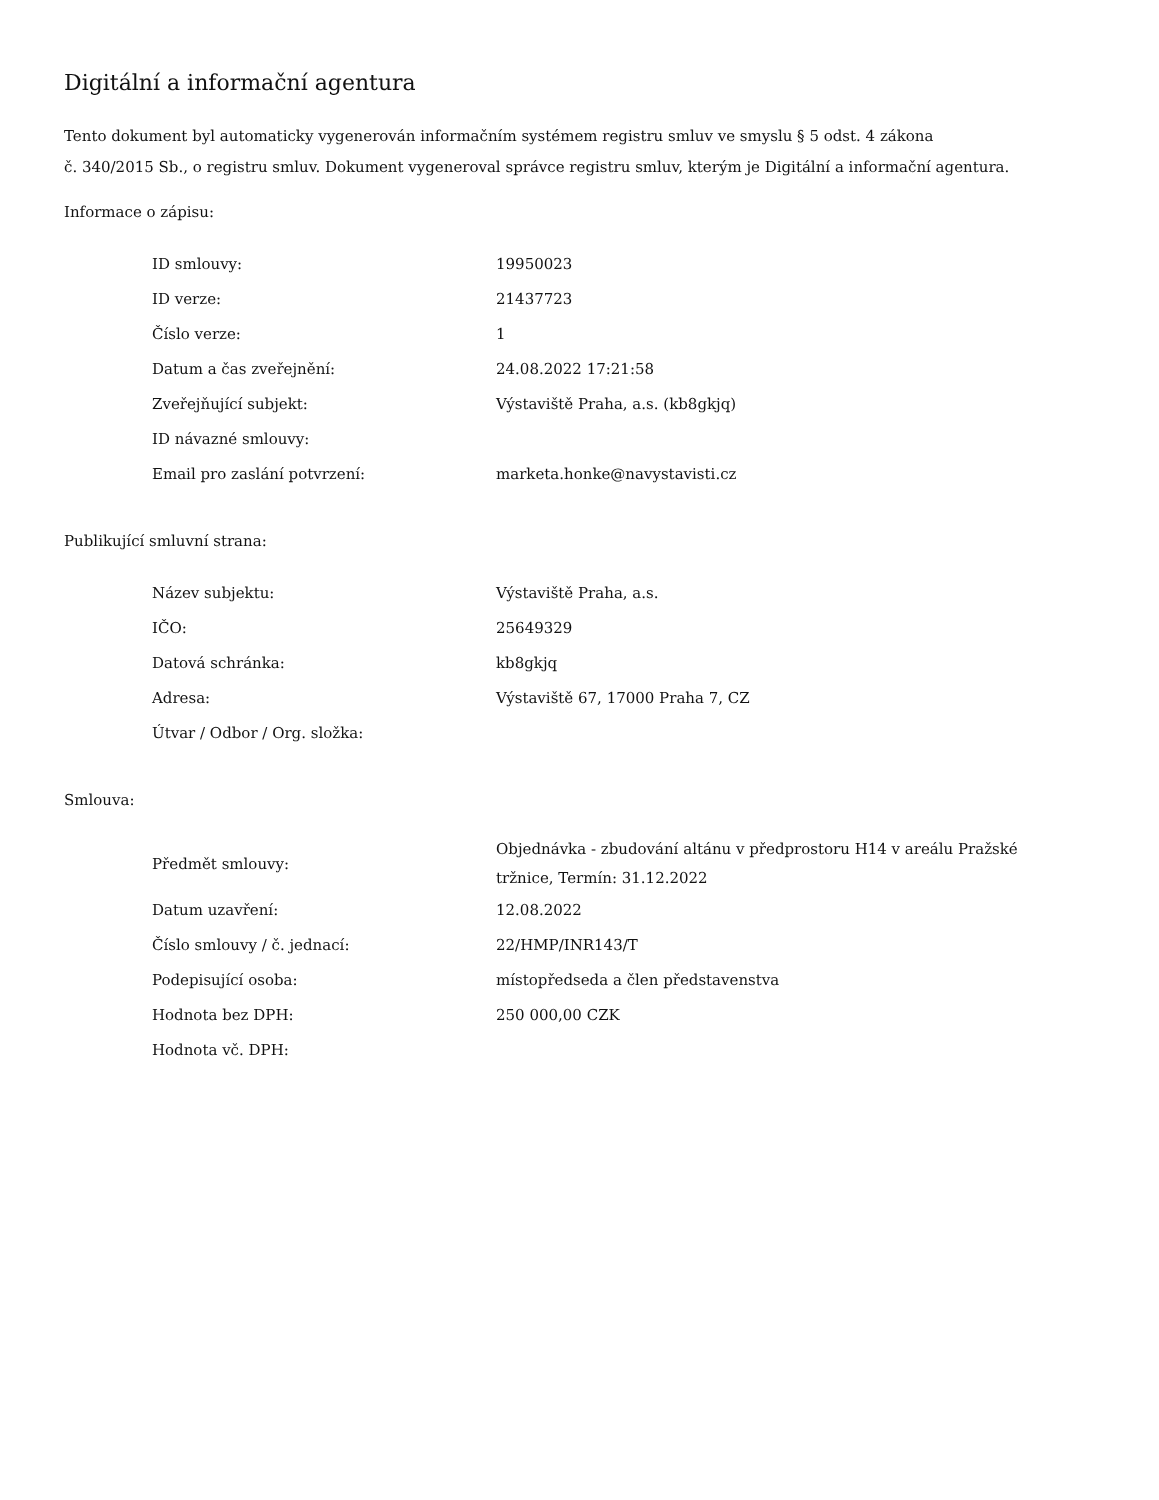Digitální a informační agentura
Tento dokument byl automaticky vygenerován informačním systémem registru smluv ve smyslu § 5 odst. 4 zákona
č. 340/2015 Sb., o registru smluv. Dokument vygeneroval správce registru smluv, kterým je Digitální a informační agentura.
Informace o zápisu:
| ID smlouvy: | 19950023 |
| ID verze: | 21437723 |
| Číslo verze: | 1 |
| Datum a čas zveřejnění: | 24.08.2022 17:21:58 |
| Zveřejňující subjekt: | Výstaviště Praha, a.s. (kb8gkjq) |
| ID návazné smlouvy: | |
| Email pro zaslání potvrzení: | marketa.honke@navystavisti.cz |
Publikující smluvní strana:
| Název subjektu: | Výstaviště Praha, a.s. |
| IČO: | 25649329 |
| Datová schránka: | kb8gkjq |
| Adresa: | Výstaviště 67, 17000 Praha 7, CZ |
| Útvar / Odbor / Org. složka: | |
Smlouva:
| Předmět smlouvy: | Objednávka - zbudování altánu v předprostoru H14 v areálu Pražské tržnice, Termín: 31.12.2022 |
| Datum uzavření: | 12.08.2022 |
| Číslo smlouvy / č. jednací: | 22/HMP/INR143/T |
| Podepisující osoba: | místopředseda a člen představenstva |
| Hodnota bez DPH: | 250 000,00 CZK |
| Hodnota vč. DPH: | |